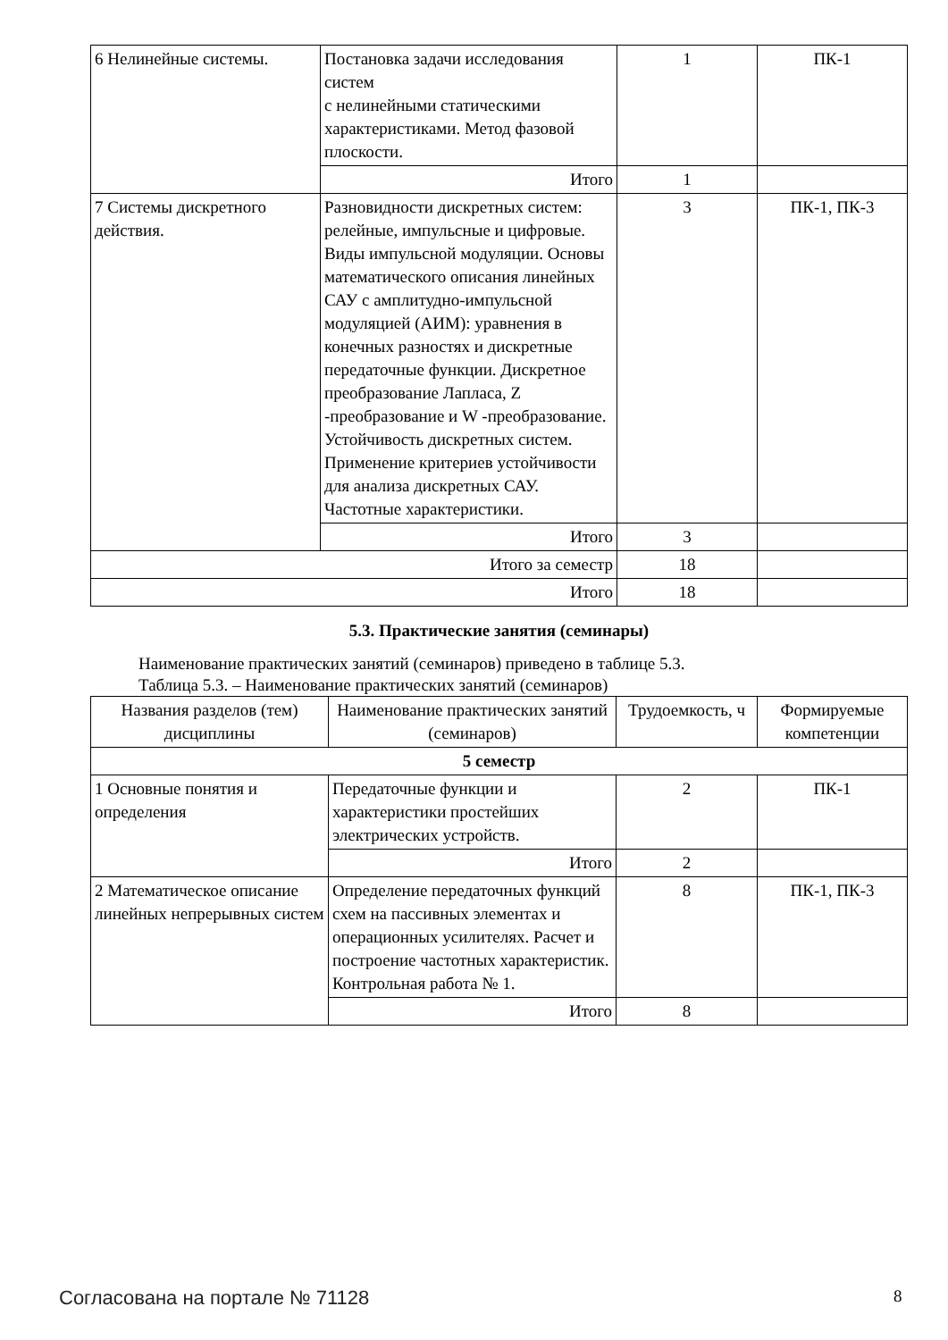| 6 Нелинейные системы. | Постановка задачи исследования систем с нелинейными статическими характеристиками. Метод фазовой плоскости. | 1 | ПК-1 |
| | Итого | 1 | |
| 7 Системы дискретного действия. | Разновидности дискретных систем: релейные, импульсные и цифровые. Виды импульсной модуляции. Основы математического описания линейных САУ с амплитудно-импульсной модуляцией (АИМ): уравнения в конечных разностях и дискретные передаточные функции. Дискретное преобразование Лапласа, Z -преобразование и W -преобразование. Устойчивость дискретных систем. Применение критериев устойчивости для анализа дискретных САУ. Частотные характеристики. | 3 | ПК-1, ПК-3 |
| | Итого | 3 | |
| Итого за семестр | | 18 | |
| Итого | | 18 | |
5.3. Практические занятия (семинары)
Наименование практических занятий (семинаров) приведено в таблице 5.3.
Таблица 5.3. – Наименование практических занятий (семинаров)
| Названия разделов (тем) дисциплины | Наименование практических занятий (семинаров) | Трудоемкость, ч | Формируемые компетенции |
| --- | --- | --- | --- |
| 5 семестр | | | |
| 1 Основные понятия и определения | Передаточные функции и характеристики простейших электрических устройств. | 2 | ПК-1 |
| | Итого | 2 | |
| 2 Математическое описание линейных непрерывных систем | Определение передаточных функций схем на пассивных элементах и операционных усилителях. Расчет и построение частотных характеристик. Контрольная работа № 1. | 8 | ПК-1, ПК-3 |
| | Итого | 8 | |
Согласована на портале № 71128 8